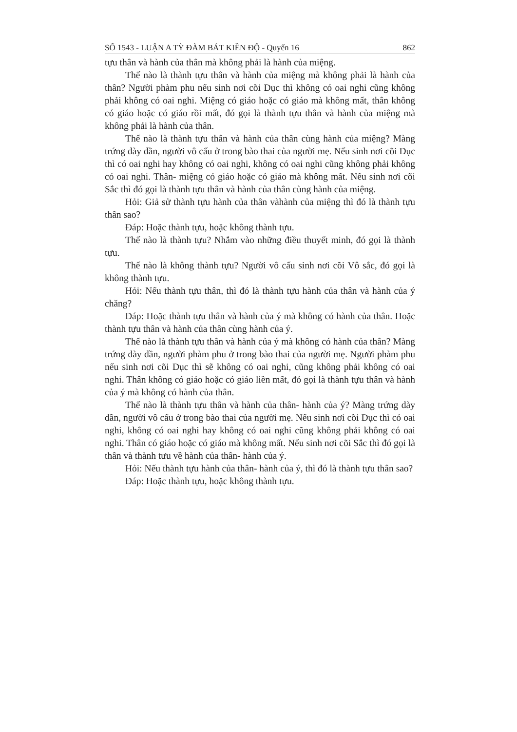SỐ 1543 - LUẬN A TỲ ĐÀM BÁT KIỀN ĐỘ - Quyển 16 862
tựu thân và hành của thân mà không phải là hành của miệng.
Thế nào là thành tựu thân và hành của miệng mà không phải là hành của thân? Người phàm phu nếu sinh nơi cõi Dục thì không có oai nghi cũng không phải không có oai nghi. Miệng có giáo hoặc có giáo mà không mất, thân không có giáo hoặc có giáo rồi mất, đó gọi là thành tựu thân và hành của miệng mà không phải là hành của thân.
Thế nào là thành tựu thân và hành của thân cùng hành của miệng? Màng trứng dày dần, người vô cấu ở trong bào thai của người mẹ. Nếu sinh nơi cõi Dục thì có oai nghi hay không có oai nghi, không có oai nghi cũng không phải không có oai nghi. Thân- miệng có giáo hoặc có giáo mà không mất. Nếu sinh nơi cõi Sắc thì đó gọi là thành tựu thân và hành của thân cùng hành của miệng.
Hỏi: Giả sử thành tựu hành của thân vàhành của miệng thì đó là thành tựu thân sao?
Đáp: Hoặc thành tựu, hoặc không thành tựu.
Thế nào là thành tựu? Nhắm vào những điều thuyết minh, đó gọi là thành tựu.
Thế nào là không thành tựu? Người vô cấu sinh nơi cõi Vô sắc, đó gọi là không thành tựu.
Hỏi: Nếu thành tựu thân, thì đó là thành tựu hành của thân và hành của ý chăng?
Đáp: Hoặc thành tựu thân và hành của ý mà không có hành của thân. Hoặc thành tựu thân và hành của thân cùng hành của ý.
Thế nào là thành tựu thân và hành của ý mà không có hành của thân? Màng trứng dày dần, người phàm phu ở trong bào thai của người mẹ. Người phàm phu nếu sinh nơi cõi Dục thì sẽ không có oai nghi, cũng không phải không có oai nghi. Thân không có giáo hoặc có giáo liền mất, đó gọi là thành tựu thân và hành của ý mà không có hành của thân.
Thế nào là thành tựu thân và hành của thân- hành của ý? Màng trứng dày dần, người vô cấu ở trong bào thai của người mẹ. Nếu sinh nơi cõi Dục thì có oai nghi, không có oai nghi hay không có oai nghi cũng không phải không có oai nghi. Thân có giáo hoặc có giáo mà không mất. Nếu sinh nơi cõi Sắc thì đó gọi là thân và thành tưu về hành của thân- hành của ý.
Hỏi: Nếu thành tựu hành của thân- hành của ý, thì đó là thành tựu thân sao?
Đáp: Hoặc thành tựu, hoặc không thành tựu.